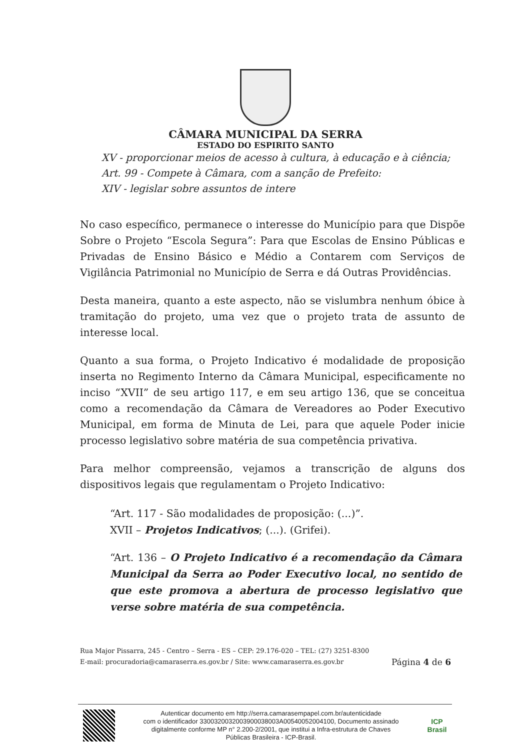CÂMARA MUNICIPAL DA SERRA
ESTADO DO ESPIRITO SANTO
XV - proporcionar meios de acesso à cultura, à educação e à ciência;
Art. 99 - Compete à Câmara, com a sanção de Prefeito:
XIV - legislar sobre assuntos de intere
No caso específico, permanece o interesse do Município para que Dispõe Sobre o Projeto “Escola Segura”: Para que Escolas de Ensino Públicas e Privadas de Ensino Básico e Médio a Contarem com Serviços de Vigilância Patrimonial no Município de Serra e dá Outras Providências.
Desta maneira, quanto a este aspecto, não se vislumbra nenhum óbice à tramitação do projeto, uma vez que o projeto trata de assunto de interesse local.
Quanto a sua forma, o Projeto Indicativo é modalidade de proposição inserta no Regimento Interno da Câmara Municipal, especificamente no inciso “XVII” de seu artigo 117, e em seu artigo 136, que se conceitua como a recomendação da Câmara de Vereadores ao Poder Executivo Municipal, em forma de Minuta de Lei, para que aquele Poder inicie processo legislativo sobre matéria de sua competência privativa.
Para melhor compreensão, vejamos a transcrição de alguns dos dispositivos legais que regulamentam o Projeto Indicativo:
“Art. 117 - São modalidades de proposição: (...)”.
XVII – Projetos Indicativos; (...). (Grifei).
“Art. 136 – O Projeto Indicativo é a recomendação da Câmara Municipal da Serra ao Poder Executivo local, no sentido de que este promova a abertura de processo legislativo que verse sobre matéria de sua competência.
Rua Major Pissarra, 245 - Centro – Serra - ES – CEP: 29.176-020 – TEL: (27) 3251-8300
E-mail: procuradoria@camaraserra.es.gov.br / Site: www.camaraserra.es.gov.br
Página 4 de 6
Autenticar documento em http://serra.camarasempapel.com.br/autenticidade
com o identificador 3300320032003900038003A00540052004100, Documento assinado
digitalmente conforme MP n° 2.200-2/2001, que institui a Infra-estrutura de Chaves
Públicas Brasileira - ICP-Brasil.
ICP
Brasil